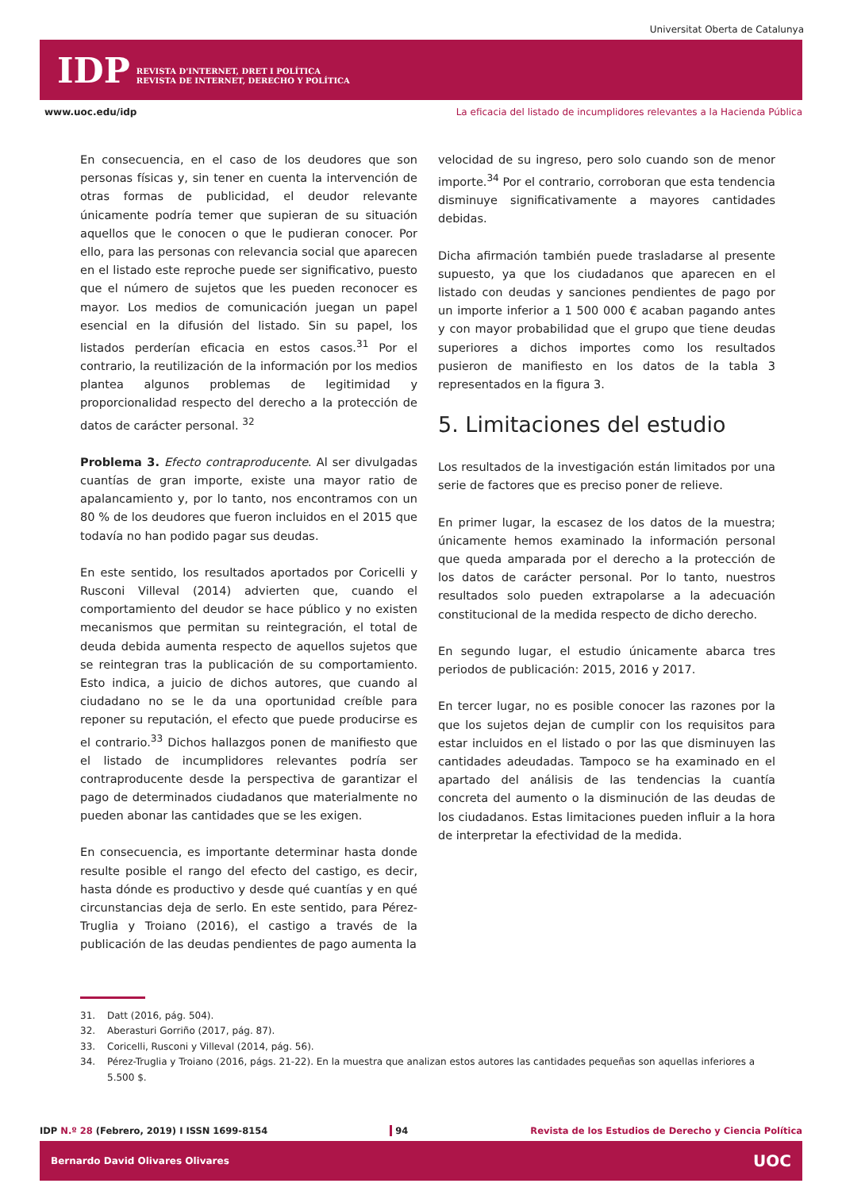Universitat Oberta de Catalunya
IDP
REVISTA D'INTERNET, DRET I POLÍTICA
REVISTA DE INTERNET, DERECHO Y POLÍTICA
www.uoc.edu/idp La eficacia del listado de incumplidores relevantes a la Hacienda Pública
En consecuencia, en el caso de los deudores que son personas físicas y, sin tener en cuenta la intervención de otras formas de publicidad, el deudor relevante únicamente podría temer que supieran de su situación aquellos que le conocen o que le pudieran conocer. Por ello, para las personas con relevancia social que aparecen en el listado este reproche puede ser significativo, puesto que el número de sujetos que les pueden reconocer es mayor. Los medios de comunicación juegan un papel esencial en la difusión del listado. Sin su papel, los listados perderían eficacia en estos casos.<sup>31</sup> Por el contrario, la reutilización de la información por los medios plantea algunos problemas de legitimidad y proporcionalidad respecto del derecho a la protección de datos de carácter personal. <sup>32</sup>
Problema 3. Efecto contraproducente. Al ser divulgadas cuantías de gran importe, existe una mayor ratio de apalancamiento y, por lo tanto, nos encontramos con un 80 % de los deudores que fueron incluidos en el 2015 que todavía no han podido pagar sus deudas.
En este sentido, los resultados aportados por Coricelli y Rusconi Villeval (2014) advierten que, cuando el comportamiento del deudor se hace público y no existen mecanismos que permitan su reintegración, el total de deuda debida aumenta respecto de aquellos sujetos que se reintegran tras la publicación de su comportamiento. Esto indica, a juicio de dichos autores, que cuando al ciudadano no se le da una oportunidad creíble para reponer su reputación, el efecto que puede producirse es el contrario.<sup>33</sup> Dichos hallazgos ponen de manifiesto que el listado de incumplidores relevantes podría ser contraproducente desde la perspectiva de garantizar el pago de determinados ciudadanos que materialmente no pueden abonar las cantidades que se les exigen.
En consecuencia, es importante determinar hasta donde resulte posible el rango del efecto del castigo, es decir, hasta dónde es productivo y desde qué cuantías y en qué circunstancias deja de serlo. En este sentido, para Pérez-Truglia y Troiano (2016), el castigo a través de la publicación de las deudas pendientes de pago aumenta la
velocidad de su ingreso, pero solo cuando son de menor importe.<sup>34</sup> Por el contrario, corroboran que esta tendencia disminuye significativamente a mayores cantidades debidas.
Dicha afirmación también puede trasladarse al presente supuesto, ya que los ciudadanos que aparecen en el listado con deudas y sanciones pendientes de pago por un importe inferior a 1 500 000 € acaban pagando antes y con mayor probabilidad que el grupo que tiene deudas superiores a dichos importes como los resultados pusieron de manifiesto en los datos de la tabla 3 representados en la figura 3.
5. Limitaciones del estudio
Los resultados de la investigación están limitados por una serie de factores que es preciso poner de relieve.
En primer lugar, la escasez de los datos de la muestra; únicamente hemos examinado la información personal que queda amparada por el derecho a la protección de los datos de carácter personal. Por lo tanto, nuestros resultados solo pueden extrapolarse a la adecuación constitucional de la medida respecto de dicho derecho.
En segundo lugar, el estudio únicamente abarca tres periodos de publicación: 2015, 2016 y 2017.
En tercer lugar, no es posible conocer las razones por la que los sujetos dejan de cumplir con los requisitos para estar incluidos en el listado o por las que disminuyen las cantidades adeudadas. Tampoco se ha examinado en el apartado del análisis de las tendencias la cuantía concreta del aumento o la disminución de las deudas de los ciudadanos. Estas limitaciones pueden influir a la hora de interpretar la efectividad de la medida.
31. Datt (2016, pág. 504).
32. Aberasturi Gorriño (2017, pág. 87).
33. Coricelli, Rusconi y Villeval (2014, pág. 56).
34. Pérez-Truglia y Troiano (2016, págs. 21-22). En la muestra que analizan estos autores las cantidades pequeñas son aquellas inferiores a 5.500 $.
IDP N.º 28 (Febrero, 2019) I ISSN 1699-8154 94 Revista de los Estudios de Derecho y Ciencia Política
Bernardo David Olivares Olivares UOC